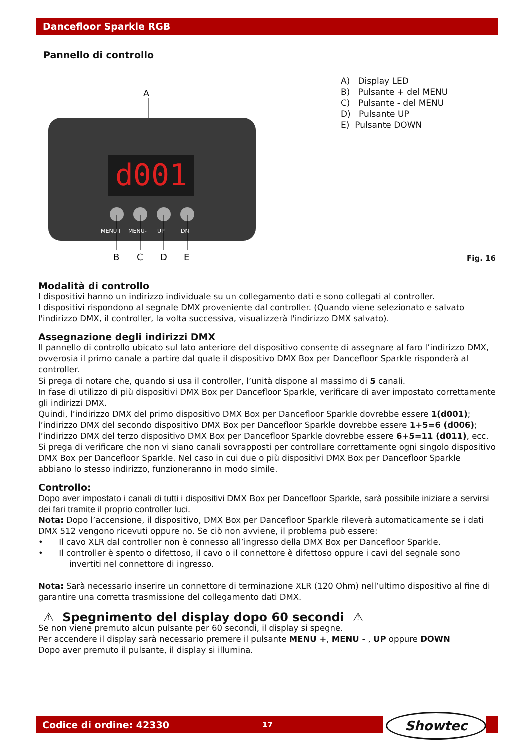Dancefloor Sparkle RGB
Pannello di controllo
A
d001
MENU+
MENU-
UP
DN
B
C
D
E
A) Display LED
B) Pulsante + del MENU
C) Pulsante - del MENU
D) Pulsante UP
E) Pulsante DOWN
Fig. 16
Modalità di controllo
I dispositivi hanno un indirizzo individuale su un collegamento dati e sono collegati al controller.
I dispositivi rispondono al segnale DMX proveniente dal controller. (Quando viene selezionato e salvato l'indirizzo DMX, il controller, la volta successiva, visualizzerà l'indirizzo DMX salvato).
Assegnazione degli indirizzi DMX
Il pannello di controllo ubicato sul lato anteriore del dispositivo consente di assegnare al faro l’indirizzo DMX, ovverosia il primo canale a partire dal quale il dispositivo DMX Box per Dancefloor Sparkle risponderà al controller.
Si prega di notare che, quando si usa il controller, l’unità dispone al massimo di 5 canali.
In fase di utilizzo di più dispositivi DMX Box per Dancefloor Sparkle, verificare di aver impostato correttamente gli indirizzi DMX.
Quindi, l’indirizzo DMX del primo dispositivo DMX Box per Dancefloor Sparkle dovrebbe essere 1(d001);
l’indirizzo DMX del secondo dispositivo DMX Box per Dancefloor Sparkle dovrebbe essere 1+5=6 (d006);
l’indirizzo DMX del terzo dispositivo DMX Box per Dancefloor Sparkle dovrebbe essere 6+5=11 (d011), ecc.
Si prega di verificare che non vi siano canali sovrapposti per controllare correttamente ogni singolo dispositivo DMX Box per Dancefloor Sparkle. Nel caso in cui due o più dispositivi DMX Box per Dancefloor Sparkle abbiano lo stesso indirizzo, funzioneranno in modo simile.
Controllo:
Dopo aver impostato i canali di tutti i dispositivi DMX Box per Dancefloor Sparkle, sarà possibile iniziare a servirsi dei fari tramite il proprio controller luci.
Nota: Dopo l’accensione, il dispositivo, DMX Box per Dancefloor Sparkle rileverà automaticamente se i dati DMX 512 vengono ricevuti oppure no. Se ciò non avviene, il problema può essere:
• Il cavo XLR dal controller non è connesso all’ingresso della DMX Box per Dancefloor Sparkle.
• Il controller è spento o difettoso, il cavo o il connettore è difettoso oppure i cavi del segnale sono
invertiti nel connettore di ingresso.
Nota: Sarà necessario inserire un connettore di terminazione XLR (120 Ohm) nell’ultimo dispositivo al fine di garantire una corretta trasmissione del collegamento dati DMX.
⚠ Spegnimento del display dopo 60 secondi ⚠
Se non viene premuto alcun pulsante per 60 secondi, il display si spegne.
Per accendere il display sarà necessario premere il pulsante MENU +, MENU - , UP oppure DOWN
Dopo aver premuto il pulsante, il display si illumina.
Codice di ordine: 42330 17
Showtec